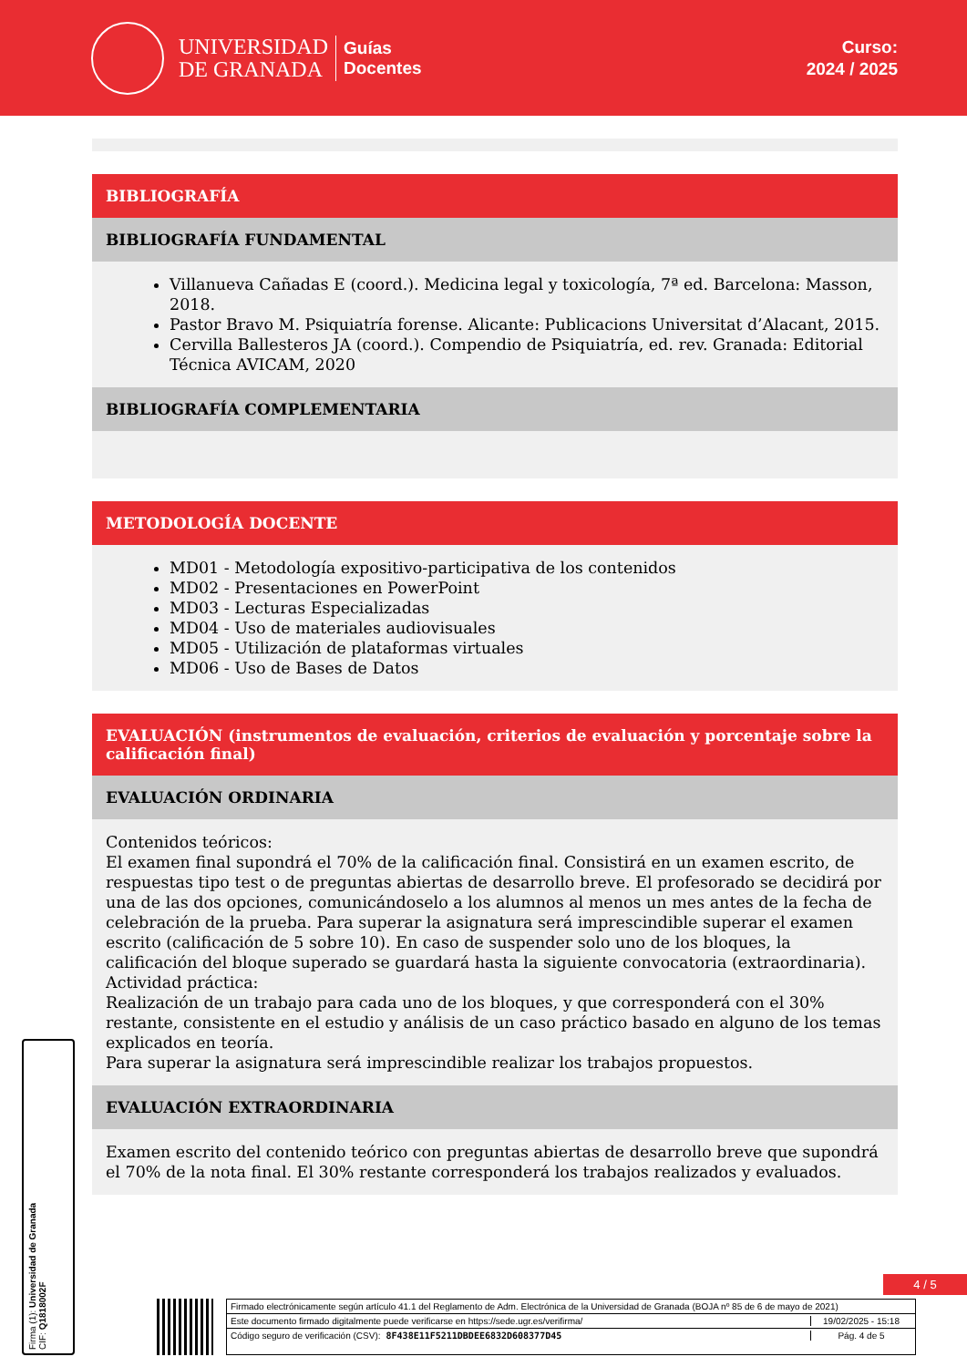UNIVERSIDAD
DE GRANADA
Guías
Docentes
Curso:
2024 / 2025
BIBLIOGRAFÍA
BIBLIOGRAFÍA FUNDAMENTAL
Villanueva Cañadas E (coord.). Medicina legal y toxicología, 7ª ed. Barcelona: Masson, 2018.
Pastor Bravo M. Psiquiatría forense. Alicante: Publicacions Universitat d’Alacant, 2015.
Cervilla Ballesteros JA (coord.). Compendio de Psiquiatría, ed. rev. Granada: Editorial Técnica AVICAM, 2020
BIBLIOGRAFÍA COMPLEMENTARIA
METODOLOGÍA DOCENTE
MD01 - Metodología expositivo-participativa de los contenidos
MD02 - Presentaciones en PowerPoint
MD03 - Lecturas Especializadas
MD04 - Uso de materiales audiovisuales
MD05 - Utilización de plataformas virtuales
MD06 - Uso de Bases de Datos
EVALUACIÓN (instrumentos de evaluación, criterios de evaluación y porcentaje sobre la calificación final)
EVALUACIÓN ORDINARIA
Contenidos teóricos:
El examen final supondrá el 70% de la calificación final. Consistirá en un examen escrito, de respuestas tipo test o de preguntas abiertas de desarrollo breve. El profesorado se decidirá por una de las dos opciones, comunicándoselo a los alumnos al menos un mes antes de la fecha de celebración de la prueba. Para superar la asignatura será imprescindible superar el examen escrito (calificación de 5 sobre 10). En caso de suspender solo uno de los bloques, la calificación del bloque superado se guardará hasta la siguiente convocatoria (extraordinaria).
Actividad práctica:
Realización de un trabajo para cada uno de los bloques, y que corresponderá con el 30% restante, consistente en el estudio y análisis de un caso práctico basado en alguno de los temas explicados en teoría.
Para superar la asignatura será imprescindible realizar los trabajos propuestos.
EVALUACIÓN EXTRAORDINARIA
Examen escrito del contenido teórico con preguntas abiertas de desarrollo breve que supondrá el 70% de la nota final. El 30% restante corresponderá los trabajos realizados y evaluados.
Firma (1): Universidad de Granada
CIF: Q1818002F
4 / 5
Firmado electrónicamente según artículo 41.1 del Reglamento de Adm. Electrónica de la Universidad de Granada (BOJA nº 85 de 6 de mayo de 2021)
Este documento firmado digitalmente puede verificarse en https://sede.ugr.es/verifirma/ 19/02/2025 - 15:18
Código seguro de verificación (CSV): 8F438E11F5211DBDEE6832D608377D45 Pág. 4 de 5